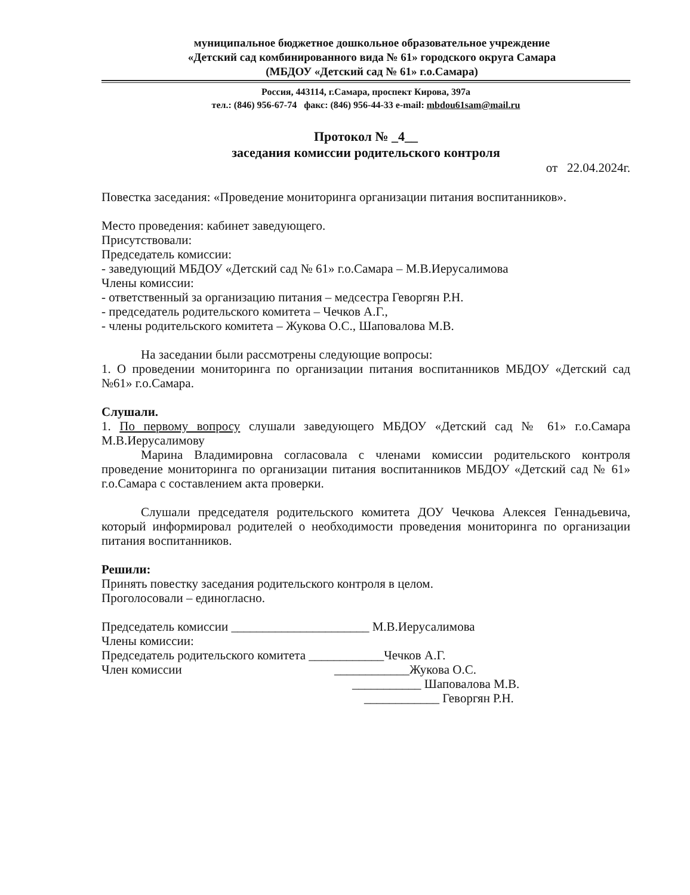муниципальное бюджетное дошкольное образовательное учреждение
«Детский сад комбинированного вида № 61» городского округа Самара
(МБДОУ «Детский сад № 61» г.о.Самара)
Россия, 443114, г.Самара, проспект Кирова, 397а
тел.: (846) 956-67-74 факс: (846) 956-44-33 e-mail: mbdou61sam@mail.ru
Протокол № _4__
заседания комиссии родительского контроля
от 22.04.2024г.
Повестка заседания: «Проведение мониторинга организации питания воспитанников».
Место проведения: кабинет заведующего.
Присутствовали:
Председатель комиссии:
- заведующий МБДОУ «Детский сад № 61» г.о.Самара – М.В.Иерусалимова
Члены комиссии:
- ответственный за организацию питания – медсестра Геворгян Р.Н.
- председатель родительского комитета – Чечков А.Г.,
- члены родительского комитета – Жукова О.С., Шаповалова М.В.
На заседании были рассмотрены следующие вопросы:
1. О проведении мониторинга по организации питания воспитанников МБДОУ «Детский сад №61» г.о.Самара.
Слушали.
1. По первому вопросу слушали заведующего МБДОУ «Детский сад № 61» г.о.Самара М.В.Иерусалимову
Марина Владимировна согласовала с членами комиссии родительского контроля проведение мониторинга по организации питания воспитанников МБДОУ «Детский сад № 61» г.о.Самара с составлением акта проверки.
Слушали председателя родительского комитета ДОУ Чечкова Алексея Геннадьевича, который информировал родителей о необходимости проведения мониторинга по организации питания воспитанников.
Решили:
Принять повестку заседания родительского контроля в целом.
Проголосовали – единогласно.
Председатель комиссии ______________________ М.В.Иерусалимова
Члены комиссии:
Председатель родительского комитета ____________Чечков А.Г.
Член комиссии ____________Жукова О.С.
___________ Шаповалова М.В.
____________ Геворгян Р.Н.